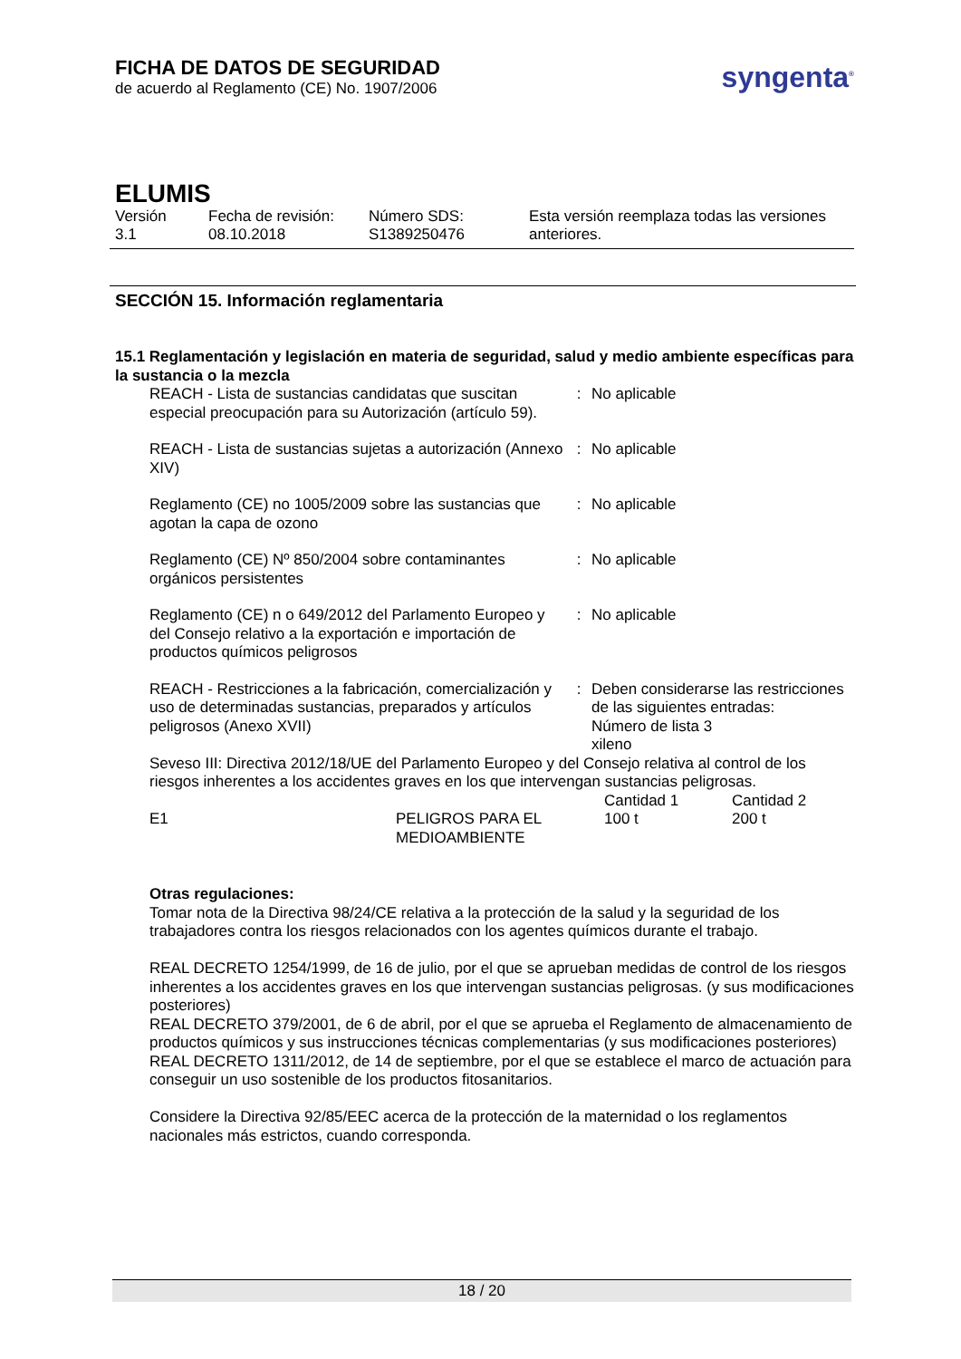FICHA DE DATOS DE SEGURIDAD
de acuerdo al Reglamento (CE) No. 1907/2006
syngenta<sup>®</sup>
ELUMIS
Versión
3.1
Fecha de revisión:
08.10.2018
Número SDS:
S1389250476
Esta versión reemplaza todas las versiones
anteriores.
SECCIÓN 15. Información reglamentaria
15.1 Reglamentación y legislación en materia de seguridad, salud y medio ambiente específicas para la sustancia o la mezcla
| REACH - Lista de sustancias candidatas que suscitan especial preocupación para su Autorización (artículo 59). | : | No aplicable |
| REACH - Lista de sustancias sujetas a autorización (Annexo XIV) | : | No aplicable |
| Reglamento (CE) no 1005/2009 sobre las sustancias que agotan la capa de ozono | : | No aplicable |
| Reglamento (CE) Nº 850/2004 sobre contaminantes orgánicos persistentes | : | No aplicable |
| Reglamento (CE) n o 649/2012 del Parlamento Europeo y del Consejo relativo a la exportación e importación de productos químicos peligrosos | : | No aplicable |
| REACH - Restricciones a la fabricación, comercialización y uso de determinadas sustancias, preparados y artículos peligrosos (Anexo XVII) | : | Deben considerarse las restricciones de las siguientes entradas: Número de lista 3 xileno |
Seveso III: Directiva 2012/18/UE del Parlamento Europeo y del Consejo relativa al control de los riesgos inherentes a los accidentes graves en los que intervengan sustancias peligrosas.
| | | Cantidad 1 | Cantidad 2 |
| E1 | PELIGROS PARA EL MEDIOAMBIENTE | 100 t | 200 t |
Otras regulaciones:
Tomar nota de la Directiva 98/24/CE relativa a la protección de la salud y la seguridad de los trabajadores contra los riesgos relacionados con los agentes químicos durante el trabajo.
REAL DECRETO 1254/1999, de 16 de julio, por el que se aprueban medidas de control de los riesgos inherentes a los accidentes graves en los que intervengan sustancias peligrosas. (y sus modificaciones posteriores)
REAL DECRETO 379/2001, de 6 de abril, por el que se aprueba el Reglamento de almacenamiento de productos químicos y sus instrucciones técnicas complementarias (y sus modificaciones posteriores)
REAL DECRETO 1311/2012, de 14 de septiembre, por el que se establece el marco de actuación para conseguir un uso sostenible de los productos fitosanitarios.
Considere la Directiva 92/85/EEC acerca de la protección de la maternidad o los reglamentos nacionales más estrictos, cuando corresponda.
18 / 20